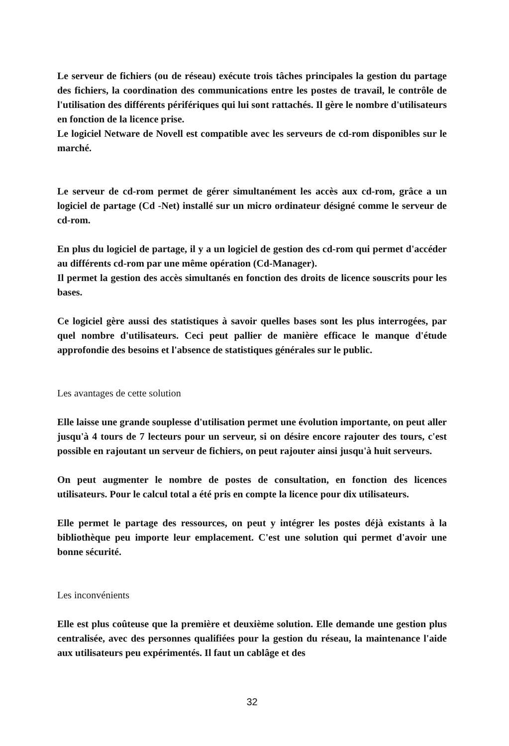Le serveur de fichiers (ou de réseau) exécute trois tâches principales la gestion du partage des fichiers, la coordination des communications entre les postes de travail, le contrôle de l'utilisation des différents périfériques qui lui sont rattachés. Il gère le nombre d'utilisateurs en fonction de la licence prise.
Le logiciel Netware de Novell est compatible avec les serveurs de cd-rom disponibles sur le marché.
Le serveur de cd-rom permet de gérer simultanément les accès aux cd-rom, grâce a un logiciel de partage (Cd -Net) installé sur un micro ordinateur désigné comme le serveur de cd-rom.
En plus du logiciel de partage, il y a un logiciel de gestion des cd-rom qui permet d'accéder au différents cd-rom par une même opération (Cd-Manager).
Il permet la gestion des accès simultanés en fonction des droits de licence souscrits pour les bases.
Ce logiciel gère aussi des statistiques à savoir quelles bases sont les plus interrogées, par quel nombre d'utilisateurs. Ceci peut pallier de manière efficace le manque d'étude approfondie des besoins et l'absence de statistiques générales sur le public.
Les avantages de cette solution
Elle laisse une grande souplesse d'utilisation permet une évolution importante, on peut aller jusqu'à 4 tours de 7 lecteurs pour un serveur, si on désire encore rajouter des tours, c'est possible en rajoutant un serveur de fichiers, on peut rajouter ainsi jusqu'à huit serveurs.
On peut augmenter le nombre de postes de consultation, en fonction des licences utilisateurs. Pour le calcul total a été pris en compte la licence pour dix utilisateurs.
Elle permet le partage des ressources, on peut y intégrer les postes déjà existants à la bibliothèque peu importe leur emplacement. C'est une solution qui permet d'avoir une bonne sécurité.
Les inconvénients
Elle est plus coûteuse que la première et deuxième solution. Elle demande une gestion plus centralisée, avec des personnes qualifiées pour la gestion du réseau, la maintenance l'aide aux utilisateurs peu expérimentés. Il faut un cablâge et des
32